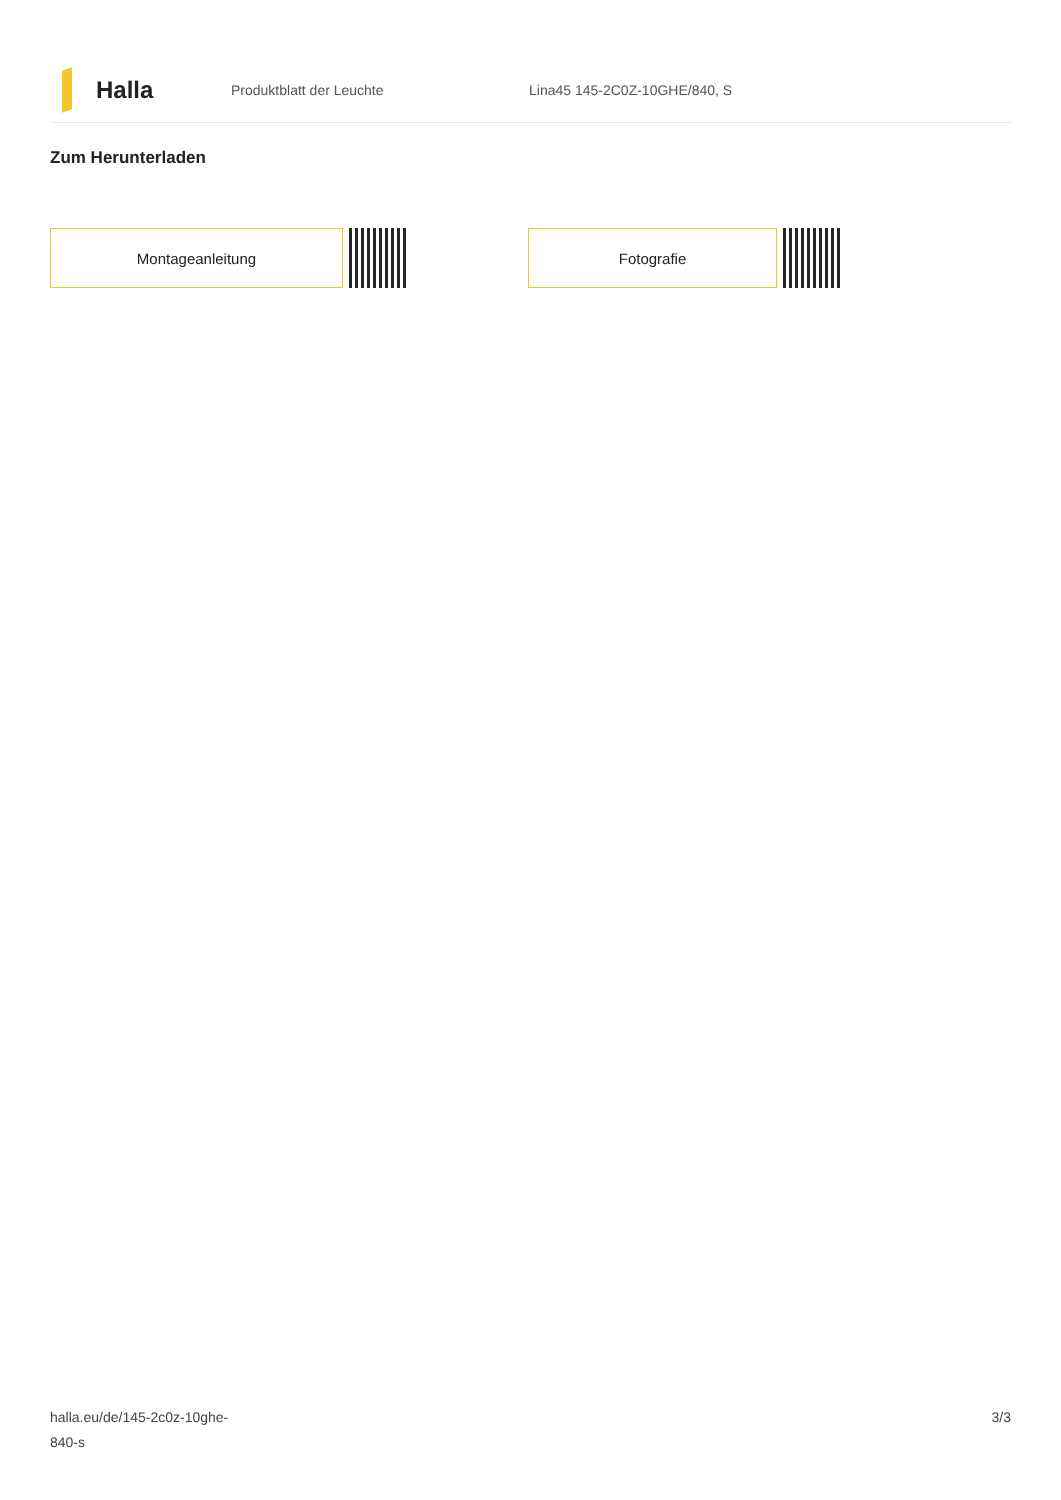Halla
Produktblatt der Leuchte Lina45 145-2C0Z-10GHE/840, S
Zum Herunterladen
Montageanleitung Fotografie
halla.eu/de/145-2c0z-10ghe-
840-s
3/3